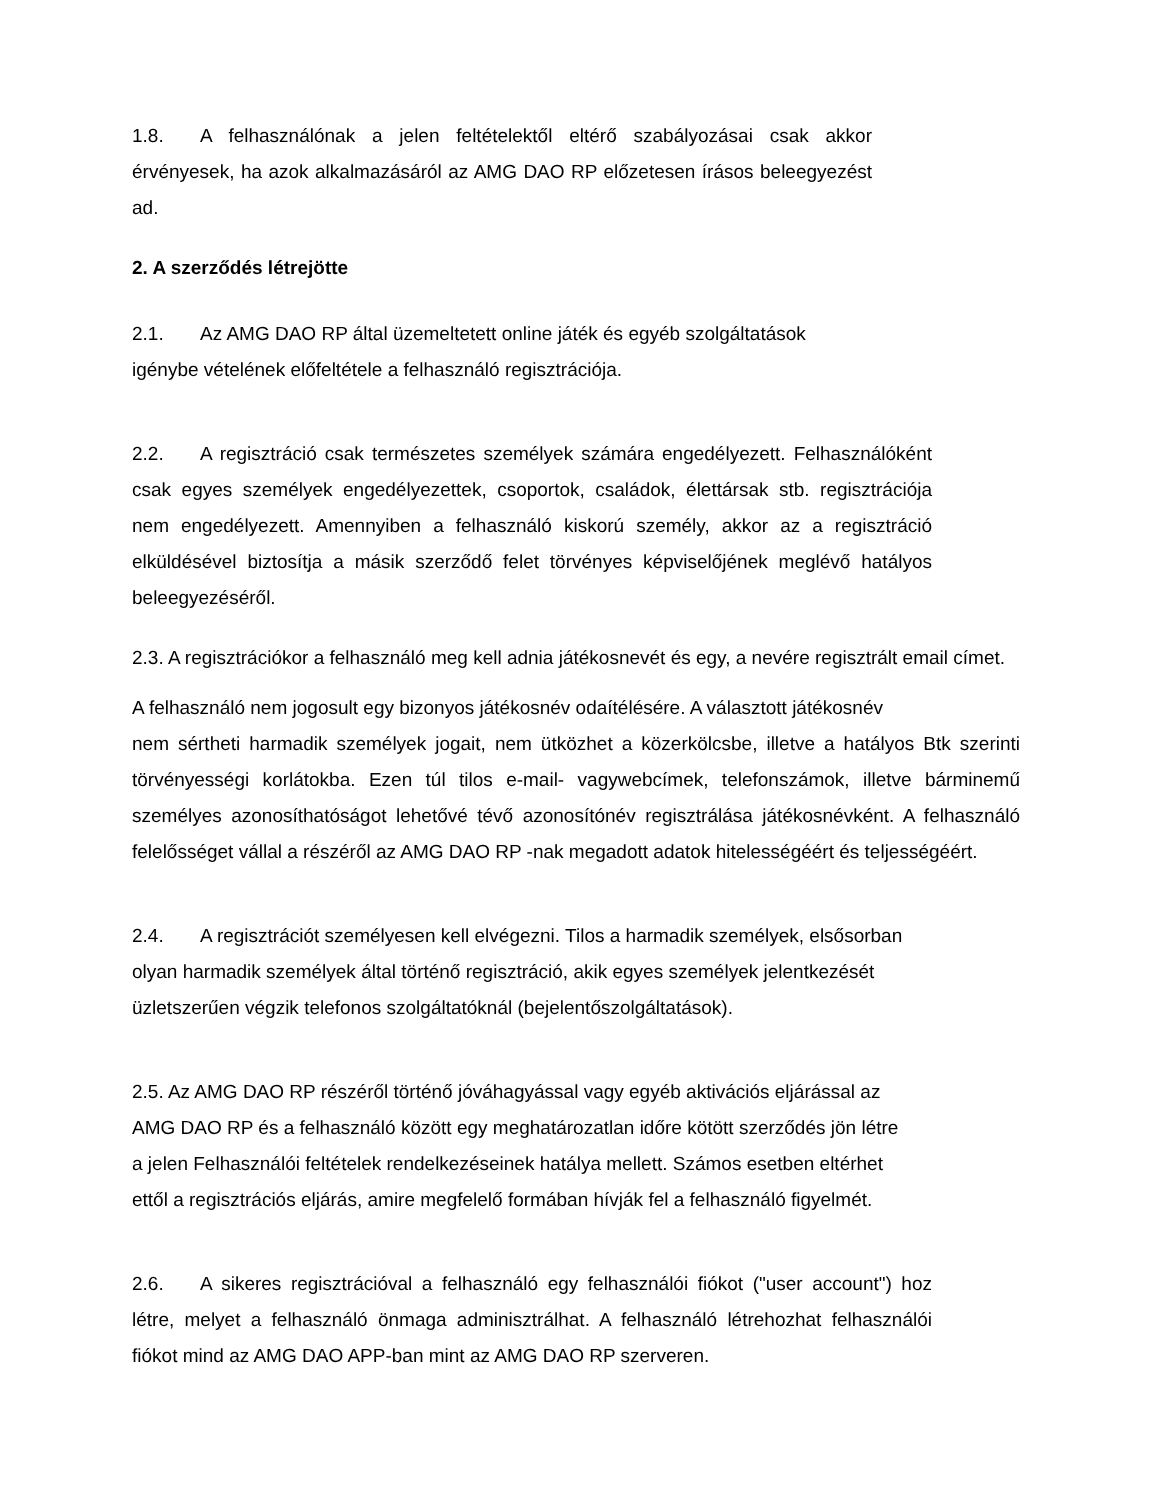1.8. A felhasználónak a jelen feltételektől eltérő szabályozásai csak akkor érvényesek, ha azok alkalmazásáról az AMG DAO RP előzetesen írásos beleegyezést ad.
2. A szerződés létrejötte
2.1. Az AMG DAO RP által üzemeltetett online játék és egyéb szolgáltatások
igénybe vételének előfeltétele a felhasználó regisztrációja.
2.2. A regisztráció csak természetes személyek számára engedélyezett. Felhasználóként csak egyes személyek engedélyezettek, csoportok, családok, élettársak stb. regisztrációja nem engedélyezett. Amennyiben a felhasználó kiskorú személy, akkor az a regisztráció elküldésével biztosítja a másik szerződő felet törvényes képviselőjének meglévő hatályos beleegyezéséről.
2.3. A regisztrációkor a felhasználó meg kell adnia játékosnevét és egy, a nevére regisztrált email címet.
A felhasználó nem jogosult egy bizonyos játékosnév odaítélésére. A választott játékosnév
nem sértheti harmadik személyek jogait, nem ütközhet a közerkölcsbe, illetve a hatályos Btk szerinti törvényességi korlátokba. Ezen túl tilos e-mail- vagywebcímek, telefonszámok, illetve bárminemű személyes azonosíthatóságot lehetővé tévő azonosítónév regisztrálása játékosnévként. A felhasználó felelősséget vállal a részéről az AMG DAO RP -nak megadott adatok hitelességéért és teljességéért.
2.4. A regisztrációt személyesen kell elvégezni. Tilos a harmadik személyek, elsősorban olyan harmadik személyek által történő regisztráció, akik egyes személyek jelentkezését üzletszerűen végzik telefonos szolgáltatóknál (bejelentőszolgáltatások).
2.5. Az AMG DAO RP részéről történő jóváhagyással vagy egyéb aktivációs eljárással az
AMG DAO RP és a felhasználó között egy meghatározatlan időre kötött szerződés jön létre
a jelen Felhasználói feltételek rendelkezéseinek hatálya mellett. Számos esetben eltérhet
ettől a regisztrációs eljárás, amire megfelelő formában hívják fel a felhasználó figyelmét.
2.6. A sikeres regisztrációval a felhasználó egy felhasználói fiókot ("user account") hoz létre, melyet a felhasználó önmaga adminisztrálhat. A felhasználó létrehozhat felhasználói fiókot mind az AMG DAO APP-ban mint az AMG DAO RP szerveren.